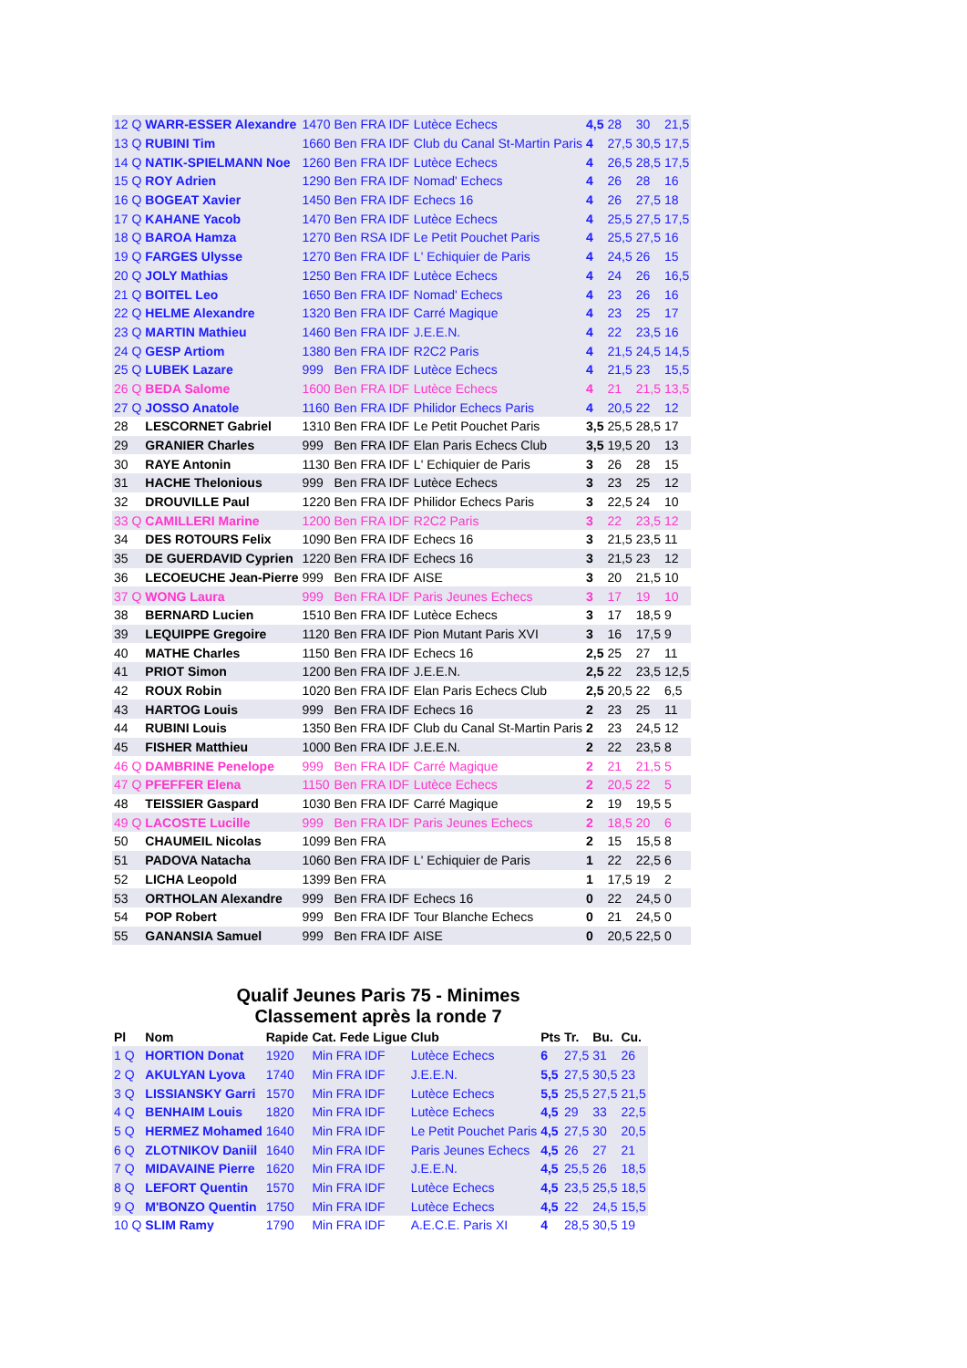| 12 Q | WARR-ESSER Alexandre | 1470 | Ben FRA IDF | Lutèce Echecs | 4,5 | 28 | 30 | 21,5 |
| 13 Q | RUBINI Tim | 1660 | Ben FRA IDF | Club du Canal St-Martin Paris | 4 | 27,5 | 30,5 | 17,5 |
| 14 Q | NATIK-SPIELMANN Noe | 1260 | Ben FRA IDF | Lutèce Echecs | 4 | 26,5 | 28,5 | 17,5 |
| 15 Q | ROY Adrien | 1290 | Ben FRA IDF | Nomad' Echecs | 4 | 26 | 28 | 16 |
| 16 Q | BOGEAT Xavier | 1450 | Ben FRA IDF | Echecs 16 | 4 | 26 | 27,5 | 18 |
| 17 Q | KAHANE Yacob | 1470 | Ben FRA IDF | Lutèce Echecs | 4 | 25,5 | 27,5 | 17,5 |
| 18 Q | BAROA Hamza | 1270 | Ben RSA IDF | Le Petit Pouchet Paris | 4 | 25,5 | 27,5 | 16 |
| 19 Q | FARGES Ulysse | 1270 | Ben FRA IDF | L' Echiquier de Paris | 4 | 24,5 | 26 | 15 |
| 20 Q | JOLY Mathias | 1250 | Ben FRA IDF | Lutèce Echecs | 4 | 24 | 26 | 16,5 |
| 21 Q | BOITEL Leo | 1650 | Ben FRA IDF | Nomad' Echecs | 4 | 23 | 26 | 16 |
| 22 Q | HELME Alexandre | 1320 | Ben FRA IDF | Carré Magique | 4 | 23 | 25 | 17 |
| 23 Q | MARTIN Mathieu | 1460 | Ben FRA IDF | J.E.E.N. | 4 | 22 | 23,5 | 16 |
| 24 Q | GESP Artiom | 1380 | Ben FRA IDF | R2C2 Paris | 4 | 21,5 | 24,5 | 14,5 |
| 25 Q | LUBEK Lazare | 999 | Ben FRA IDF | Lutèce Echecs | 4 | 21,5 | 23 | 15,5 |
| 26 Q | BEDA Salome | 1600 | Ben FRA IDF | Lutèce Echecs | 4 | 21 | 21,5 | 13,5 |
| 27 Q | JOSSO Anatole | 1160 | Ben FRA IDF | Philidor Echecs Paris | 4 | 20,5 | 22 | 12 |
| 28 | LESCORNET Gabriel | 1310 | Ben FRA IDF | Le Petit Pouchet Paris | 3,5 | 25,5 | 28,5 | 17 |
| 29 | GRANIER Charles | 999 | Ben FRA IDF | Elan Paris Echecs Club | 3,5 | 19,5 | 20 | 13 |
| 30 | RAYE Antonin | 1130 | Ben FRA IDF | L' Echiquier de Paris | 3 | 26 | 28 | 15 |
| 31 | HACHE Thelonious | 999 | Ben FRA IDF | Lutèce Echecs | 3 | 23 | 25 | 12 |
| 32 | DROUVILLE Paul | 1220 | Ben FRA IDF | Philidor Echecs Paris | 3 | 22,5 | 24 | 10 |
| 33 Q | CAMILLERI Marine | 1200 | Ben FRA IDF | R2C2 Paris | 3 | 22 | 23,5 | 12 |
| 34 | DES ROTOURS Felix | 1090 | Ben FRA IDF | Echecs 16 | 3 | 21,5 | 23,5 | 11 |
| 35 | DE GUERDAVID Cyprien | 1220 | Ben FRA IDF | Echecs 16 | 3 | 21,5 | 23 | 12 |
| 36 | LECOEUCHE Jean-Pierre | 999 | Ben FRA IDF | AISE | 3 | 20 | 21,5 | 10 |
| 37 Q | WONG Laura | 999 | Ben FRA IDF | Paris Jeunes Echecs | 3 | 17 | 19 | 10 |
| 38 | BERNARD Lucien | 1510 | Ben FRA IDF | Lutèce Echecs | 3 | 17 | 18,5 | 9 |
| 39 | LEQUIPPE Gregoire | 1120 | Ben FRA IDF | Pion Mutant Paris XVI | 3 | 16 | 17,5 | 9 |
| 40 | MATHE Charles | 1150 | Ben FRA IDF | Echecs 16 | 2,5 | 25 | 27 | 11 |
| 41 | PRIOT Simon | 1200 | Ben FRA IDF | J.E.E.N. | 2,5 | 22 | 23,5 | 12,5 |
| 42 | ROUX Robin | 1020 | Ben FRA IDF | Elan Paris Echecs Club | 2,5 | 20,5 | 22 | 6,5 |
| 43 | HARTOG Louis | 999 | Ben FRA IDF | Echecs 16 | 2 | 23 | 25 | 11 |
| 44 | RUBINI Louis | 1350 | Ben FRA IDF | Club du Canal St-Martin Paris | 2 | 23 | 24,5 | 12 |
| 45 | FISHER Matthieu | 1000 | Ben FRA IDF | J.E.E.N. | 2 | 22 | 23,5 | 8 |
| 46 Q | DAMBRINE Penelope | 999 | Ben FRA IDF | Carré Magique | 2 | 21 | 21,5 | 5 |
| 47 Q | PFEFFER Elena | 1150 | Ben FRA IDF | Lutèce Echecs | 2 | 20,5 | 22 | 5 |
| 48 | TEISSIER Gaspard | 1030 | Ben FRA IDF | Carré Magique | 2 | 19 | 19,5 | 5 |
| 49 Q | LACOSTE Lucille | 999 | Ben FRA IDF | Paris Jeunes Echecs | 2 | 18,5 | 20 | 6 |
| 50 | CHAUMEIL Nicolas | 1099 | Ben FRA | | 2 | 15 | 15,5 | 8 |
| 51 | PADOVA Natacha | 1060 | Ben FRA IDF | L' Echiquier de Paris | 1 | 22 | 22,5 | 6 |
| 52 | LICHA Leopold | 1399 | Ben FRA | | 1 | 17,5 | 19 | 2 |
| 53 | ORTHOLAN Alexandre | 999 | Ben FRA IDF | Echecs 16 | 0 | 22 | 24,5 | 0 |
| 54 | POP Robert | 999 | Ben FRA IDF | Tour Blanche Echecs | 0 | 21 | 24,5 | 0 |
| 55 | GANANSIA Samuel | 999 | Ben FRA IDF | AISE | 0 | 20,5 | 22,5 | 0 |
Qualif Jeunes Paris 75 - Minimes
Classement après la ronde 7
| Pl | Nom | Rapide | Cat. Fede Ligue | Club | Pts | Tr. | Bu. | Cu. |
| --- | --- | --- | --- | --- | --- | --- | --- | --- |
| 1 Q | HORTION Donat | 1920 | Min FRA IDF | Lutèce Echecs | 6 | 27,5 | 31 | 26 |
| 2 Q | AKULYAN Lyova | 1740 | Min FRA IDF | J.E.E.N. | 5,5 | 27,5 | 30,5 | 23 |
| 3 Q | LISSIANSKY Garri | 1570 | Min FRA IDF | Lutèce Echecs | 5,5 | 25,5 | 27,5 | 21,5 |
| 4 Q | BENHAIM Louis | 1820 | Min FRA IDF | Lutèce Echecs | 4,5 | 29 | 33 | 22,5 |
| 5 Q | HERMEZ Mohamed | 1640 | Min FRA IDF | Le Petit Pouchet Paris | 4,5 | 27,5 | 30 | 20,5 |
| 6 Q | ZLOTNIKOV Daniil | 1640 | Min FRA IDF | Paris Jeunes Echecs | 4,5 | 26 | 27 | 21 |
| 7 Q | MIDAVAINE Pierre | 1620 | Min FRA IDF | J.E.E.N. | 4,5 | 25,5 | 26 | 18,5 |
| 8 Q | LEFORT Quentin | 1570 | Min FRA IDF | Lutèce Echecs | 4,5 | 23,5 | 25,5 | 18,5 |
| 9 Q | M'BONZO Quentin | 1750 | Min FRA IDF | Lutèce Echecs | 4,5 | 22 | 24,5 | 15,5 |
| 10 Q | SLIM Ramy | 1790 | Min FRA IDF | A.E.C.E. Paris XI | 4 | 28,5 | 30,5 | 19 |